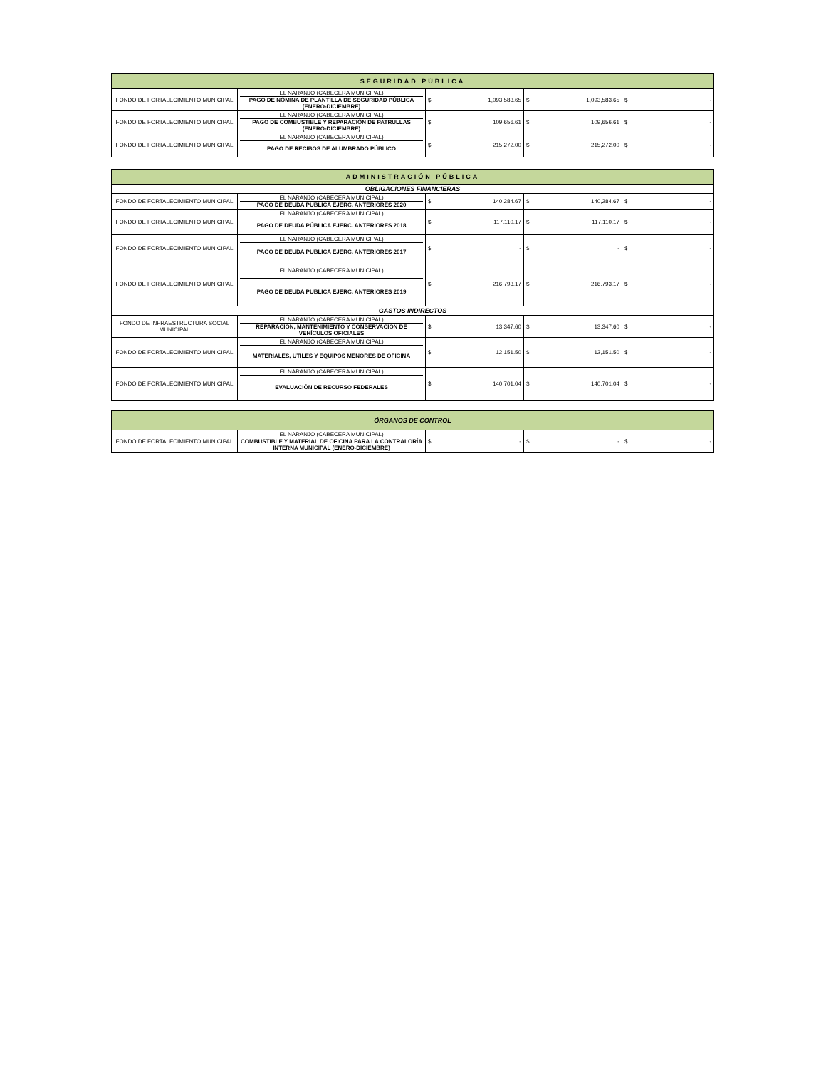| SEGURIDAD PÚBLICA | | | | |
| --- | --- | --- | --- | --- |
| FONDO DE FORTALECIMIENTO MUNICIPAL | EL NARANJO (CABECERA MUNICIPAL) PAGO DE NÓMINA DE PLANTILLA DE SEGURIDAD PÚBLICA (ENERO-DICIEMBRE) | $ 1,093,583.65 | $ 1,093,583.65 | $ - |
| FONDO DE FORTALECIMIENTO MUNICIPAL | EL NARANJO (CABECERA MUNICIPAL) PAGO DE COMBUSTIBLE Y REPARACIÓN DE PATRULLAS (ENERO-DICIEMBRE) | $ 109,656.61 | $ 109,656.61 | $ - |
| FONDO DE FORTALECIMIENTO MUNICIPAL | EL NARANJO (CABECERA MUNICIPAL) PAGO DE RECIBOS DE ALUMBRADO PÚBLICO | $ 215,272.00 | $ 215,272.00 | $ - |
| ADMINISTRACIÓN PÚBLICA | | | | |
| --- | --- | --- | --- | --- |
| OBLIGACIONES FINANCIERAS | | | | |
| FONDO DE FORTALECIMIENTO MUNICIPAL | EL NARANJO (CABECERA MUNICIPAL) PAGO DE DEUDA PÚBLICA EJERC. ANTERIORES 2020 | $ 140,284.67 | $ 140,284.67 | $ - |
| FONDO DE FORTALECIMIENTO MUNICIPAL | EL NARANJO (CABECERA MUNICIPAL) PAGO DE DEUDA PÚBLICA EJERC. ANTERIORES 2018 | $ 117,110.17 | $ 117,110.17 | $ - |
| FONDO DE FORTALECIMIENTO MUNICIPAL | EL NARANJO (CABECERA MUNICIPAL) PAGO DE DEUDA PÚBLICA EJERC. ANTERIORES 2017 | $ - | $ - | $ - |
| FONDO DE FORTALECIMIENTO MUNICIPAL | EL NARANJO (CABECERA MUNICIPAL) PAGO DE DEUDA PÚBLICA EJERC. ANTERIORES 2019 | $ 216,793.17 | $ 216,793.17 | $ - |
| GASTOS INDIRECTOS | | | | |
| FONDO DE INFRAESTRUCTURA SOCIAL MUNICIPAL | EL NARANJO (CABECERA MUNICIPAL) REPARACIÓN, MANTENIMIENTO Y CONSERVACIÓN DE VEHÍCULOS OFICIALES | $ 13,347.60 | $ 13,347.60 | $ - |
| FONDO DE FORTALECIMIENTO MUNICIPAL | EL NARANJO (CABECERA MUNICIPAL) MATERIALES, ÚTILES Y EQUIPOS MENORES DE OFICINA | $ 12,151.50 | $ 12,151.50 | $ - |
| FONDO DE FORTALECIMIENTO MUNICIPAL | EL NARANJO (CABECERA MUNICIPAL) EVALUACIÓN DE RECURSO FEDERALES | $ 140,701.04 | $ 140,701.04 | $ - |
| ÓRGANOS DE CONTROL | | | | |
| --- | --- | --- | --- | --- |
| FONDO DE FORTALECIMIENTO MUNICIPAL | EL NARANJO (CABECERA MUNICIPAL) COMBUSTIBLE Y MATERIAL DE OFICINA PARA LA CONTRALORÍA INTERNA MUNICIPAL (ENERO-DICIEMBRE) | $ - | $ - | $ - |